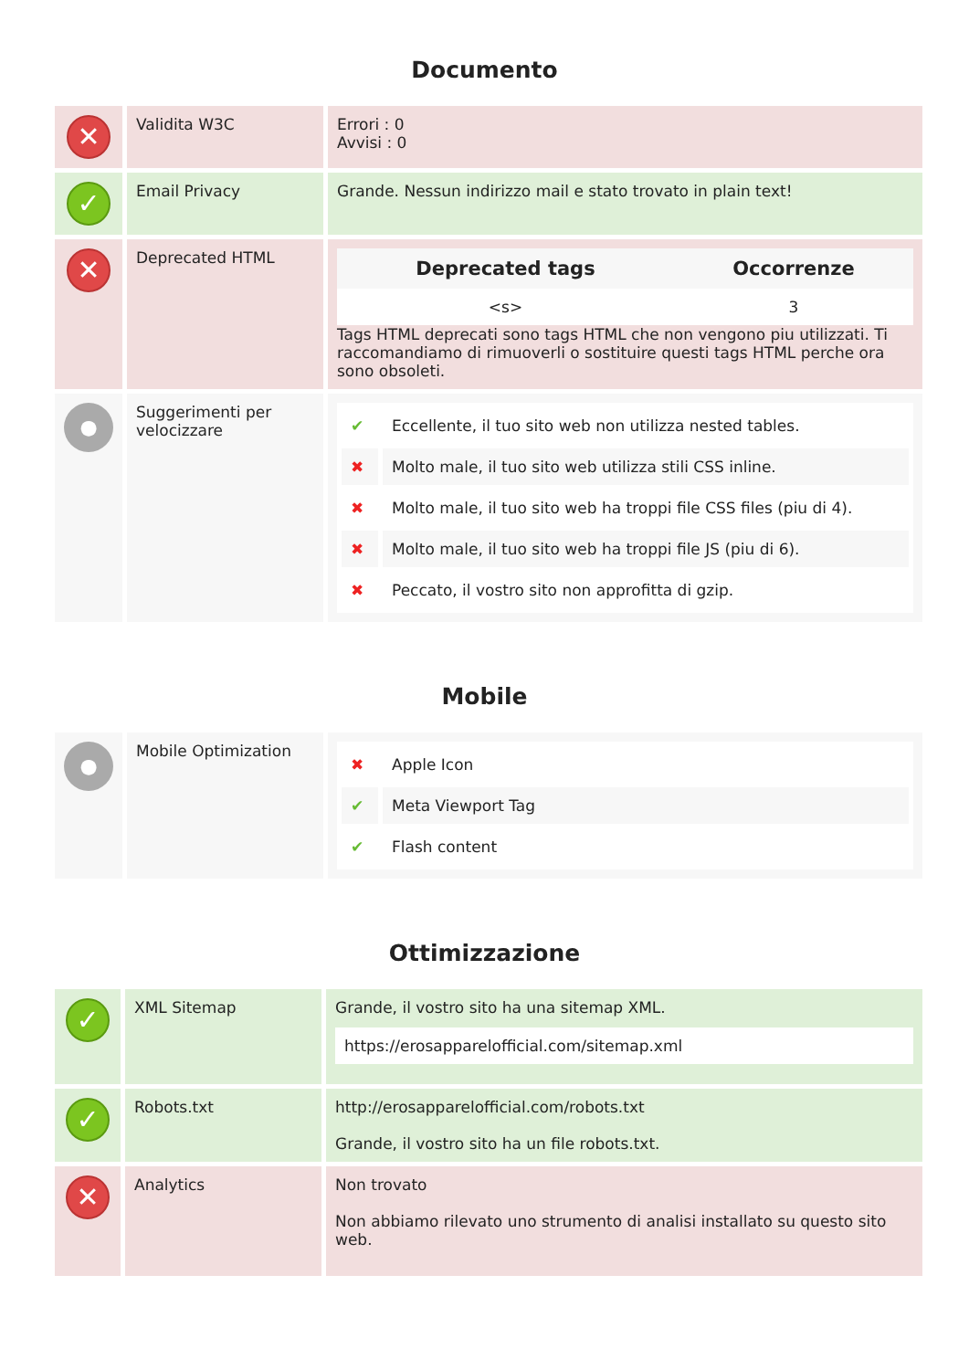Documento
| ✕ | Validita W3C | Errori : 0 Avvisi : 0 |
| ✓ | Email Privacy | Grande. Nessun indirizzo mail e stato trovato in plain text! |
| ✕ | Deprecated HTML | / Deprecated tags / Occorrenze / / --- / --- / / <s> / 3 / Tags HTML deprecati sono tags HTML che non vengono piu utilizzati. Ti raccomandiamo di rimuoverli o sostituire questi tags HTML perche ora sono obsoleti. |
| ● | Suggerimenti per velocizzare | / ✔ / Eccellente, il tuo sito web non utilizza nested tables. / / ✖ / Molto male, il tuo sito web utilizza stili CSS inline. / / ✖ / Molto male, il tuo sito web ha troppi file CSS files (piu di 4). / / ✖ / Molto male, il tuo sito web ha troppi file JS (piu di 6). / / ✖ / Peccato, il vostro sito non approfitta di gzip. / |
Mobile
| ● | Mobile Optimization | / ✖ / Apple Icon / / ✔ / Meta Viewport Tag / / ✔ / Flash content / |
Ottimizzazione
| ✓ | XML Sitemap | Grande, il vostro sito ha una sitemap XML. https://erosapparelofficial.com/sitemap.xml |
| ✓ | Robots.txt | http://erosapparelofficial.com/robots.txt Grande, il vostro sito ha un file robots.txt. |
| ✕ | Analytics | Non trovato Non abbiamo rilevato uno strumento di analisi installato su questo sito web. |